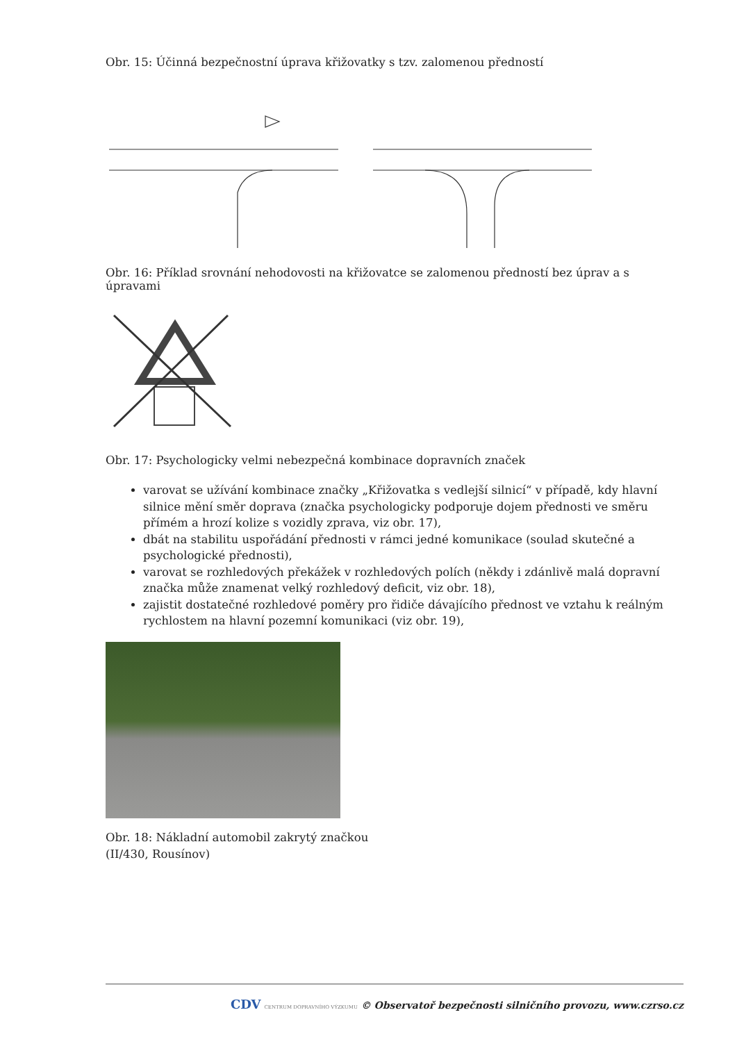Obr. 15: Účinná bezpečnostní úprava křižovatky s tzv. zalomenou předností
Obr. 16: Příklad srovnání nehodovosti na křižovatce se zalomenou předností bez úprav a s úpravami
Obr. 17: Psychologicky velmi nebezpečná kombinace dopravních značek
varovat se užívání kombinace značky „Křižovatka s vedlejší silnicí“ v případě, kdy hlavní silnice mění směr doprava (značka psychologicky podporuje dojem přednosti ve směru přímém a hrozí kolize s vozidly zprava, viz obr. 17),
dbát na stabilitu uspořádání přednosti v rámci jedné komunikace (soulad skutečné a psychologické přednosti),
varovat se rozhledových překážek v rozhledových polích (někdy i zdánlivě malá dopravní značka může znamenat velký rozhledový deficit, viz obr. 18),
zajistit dostatečné rozhledové poměry pro řidiče dávajícího přednost ve vztahu k reálným rychlostem na hlavní pozemní komunikaci (viz obr. 19),
Obr. 18: Nákladní automobil zakrytý značkou
(II/430, Rousínov)
CDV CENTRUM DOPRAVNÍHO VÝZKUMU © Observatoř bezpečnosti silničního provozu, www.czrso.cz